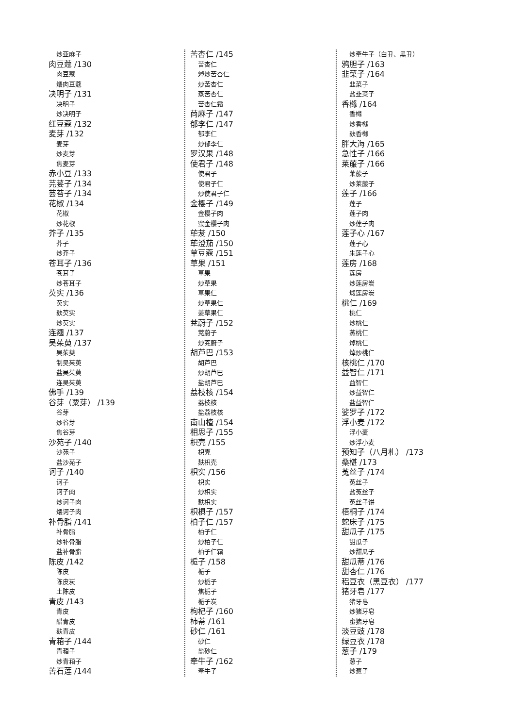炒亚麻子
肉豆蔻 /130
肉豆蔻
煨肉豆蔻
决明子 /131
决明子
炒决明子
红豆蔻 /132
麦芽 /132
麦芽
炒麦芽
焦麦芽
赤小豆 /133
芫荽子 /134
芸苔子 /134
花椒 /134
花椒
炒花椒
芥子 /135
芥子
炒芥子
苍耳子 /136
苍耳子
炒苍耳子
芡实 /136
芡实
麸芡实
炒芡实
连翘 /137
吴茱萸 /137
吴茱萸
制吴茱萸
盐吴茱萸
连吴茱萸
佛手 /139
谷芽（粟芽） /139
谷芽
炒谷芽
焦谷芽
沙苑子 /140
沙苑子
盐沙苑子
诃子 /140
诃子
诃子肉
炒诃子肉
煨诃子肉
补骨脂 /141
补骨脂
炒补骨脂
盐补骨脂
陈皮 /142
陈皮
陈皮炭
土陈皮
青皮 /143
青皮
醋青皮
麸青皮
青葙子 /144
青葙子
炒青葙子
苦石莲 /144
苦杏仁 /145
苦杏仁
焯炒苦杏仁
炒苦杏仁
蒸苦杏仁
苦杏仁霜
苘麻子 /147
郁李仁 /147
郁李仁
炒郁李仁
罗汉果 /148
使君子 /148
使君子
使君子仁
炒使君子仁
金樱子 /149
金樱子肉
蜜金樱子肉
荜茇 /150
荜澄茄 /150
草豆蔻 /151
草果 /151
草果
炒草果
草果仁
炒草果仁
姜草果仁
茺蔚子 /152
茺蔚子
炒茺蔚子
胡芦巴 /153
胡芦巴
炒胡芦巴
盐胡芦巴
荔枝核 /154
荔枝核
盐荔枝核
南山楂 /154
相思子 /155
枳壳 /155
枳壳
麸枳壳
枳实 /156
枳实
炒枳实
麸枳实
枳椇子 /157
柏子仁 /157
柏子仁
炒柏子仁
柏子仁霜
栀子 /158
栀子
炒栀子
焦栀子
栀子炭
枸杞子 /160
柿蒂 /161
砂仁 /161
砂仁
盐砂仁
牵牛子 /162
牵牛子
炒牵牛子（白丑、黑丑）
鸦胆子 /163
韭菜子 /164
韭菜子
盐韭菜子
香橼 /164
香橼
炒香橼
麸香橼
胖大海 /165
急性子 /166
莱菔子 /166
莱菔子
炒莱菔子
莲子 /166
莲子
莲子肉
炒莲子肉
莲子心 /167
莲子心
朱莲子心
莲房 /168
莲房
炒莲房炭
煅莲房炭
桃仁 /169
桃仁
炒桃仁
蒸桃仁
焯桃仁
焯炒桃仁
核桃仁 /170
益智仁 /171
益智仁
炒益智仁
盐益智仁
娑罗子 /172
浮小麦 /172
浮小麦
炒浮小麦
预知子（八月札） /173
桑椹 /173
菟丝子 /174
菟丝子
盐菟丝子
菟丝子饼
梧桐子 /174
蛇床子 /175
甜瓜子 /175
甜瓜子
炒甜瓜子
甜瓜蒂 /176
甜杏仁 /176
稆豆衣（黑豆衣） /177
猪牙皂 /177
猪牙皂
炒猪牙皂
蜜猪牙皂
淡豆豉 /178
绿豆衣 /178
葱子 /179
葱子
炒葱子